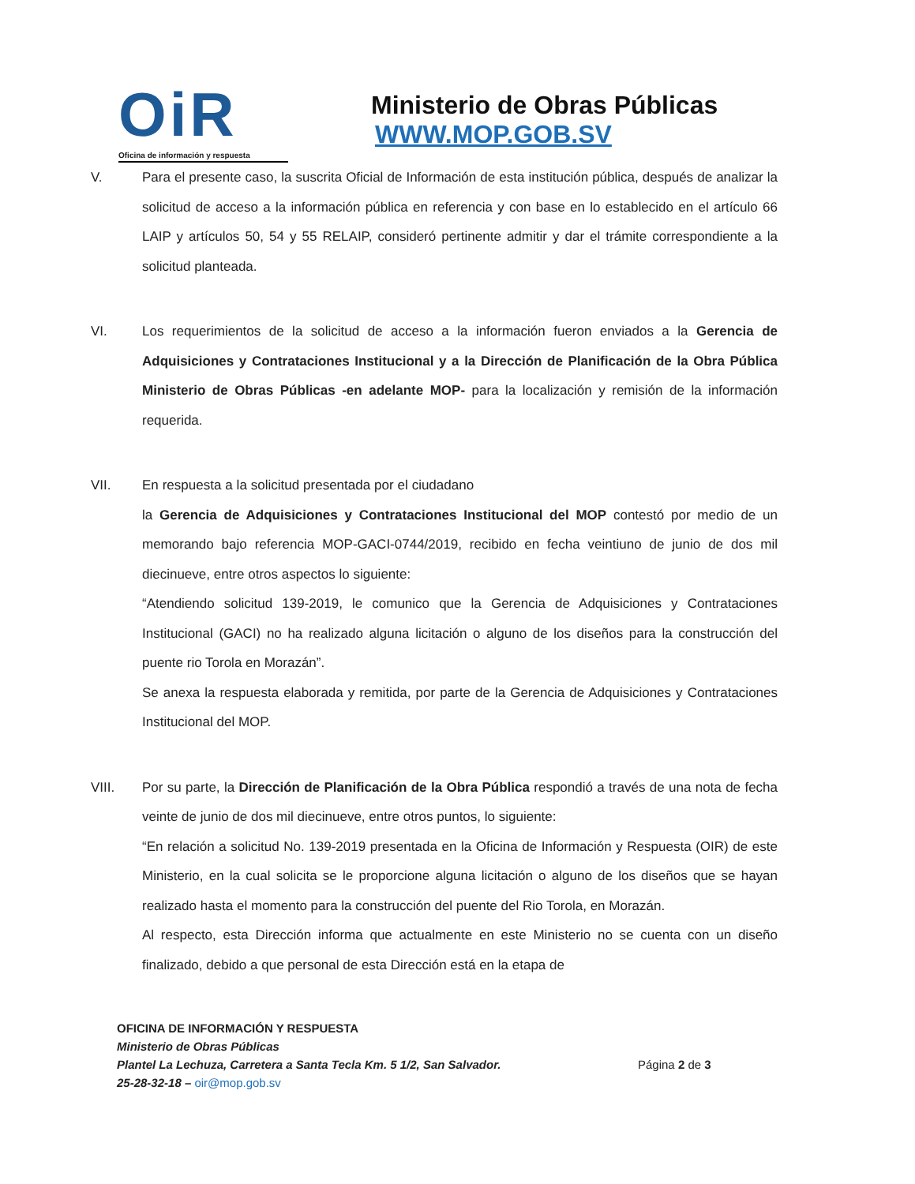OiR
Oficina de información y respuesta
Ministerio de Obras Públicas
WWW.MOP.GOB.SV
V. Para el presente caso, la suscrita Oficial de Información de esta institución pública, después de analizar la solicitud de acceso a la información pública en referencia y con base en lo establecido en el artículo 66 LAIP y artículos 50, 54 y 55 RELAIP, consideró pertinente admitir y dar el trámite correspondiente a la solicitud planteada.
VI. Los requerimientos de la solicitud de acceso a la información fueron enviados a la Gerencia de Adquisiciones y Contrataciones Institucional y a la Dirección de Planificación de la Obra Pública Ministerio de Obras Públicas -en adelante MOP- para la localización y remisión de la información requerida.
VII. En respuesta a la solicitud presentada por el ciudadano la Gerencia de Adquisiciones y Contrataciones Institucional del MOP contestó por medio de un memorando bajo referencia MOP-GACI-0744/2019, recibido en fecha veintiuno de junio de dos mil diecinueve, entre otros aspectos lo siguiente:
“Atendiendo solicitud 139-2019, le comunico que la Gerencia de Adquisiciones y Contrataciones Institucional (GACI) no ha realizado alguna licitación o alguno de los diseños para la construcción del puente rio Torola en Morazán”.
Se anexa la respuesta elaborada y remitida, por parte de la Gerencia de Adquisiciones y Contrataciones Institucional del MOP.
VIII. Por su parte, la Dirección de Planificación de la Obra Pública respondió a través de una nota de fecha veinte de junio de dos mil diecinueve, entre otros puntos, lo siguiente:
“En relación a solicitud No. 139-2019 presentada en la Oficina de Información y Respuesta (OIR) de este Ministerio, en la cual solicita se le proporcione alguna licitación o alguno de los diseños que se hayan realizado hasta el momento para la construcción del puente del Rio Torola, en Morazán.
Al respecto, esta Dirección informa que actualmente en este Ministerio no se cuenta con un diseño finalizado, debido a que personal de esta Dirección está en la etapa de
OFICINA DE INFORMACIÓN Y RESPUESTA
Ministerio de Obras Públicas
Plantel La Lechuza, Carretera a Santa Tecla Km. 5 1/2, San Salvador.
25-28-32-18 – oir@mop.gob.sv
Página 2 de 3